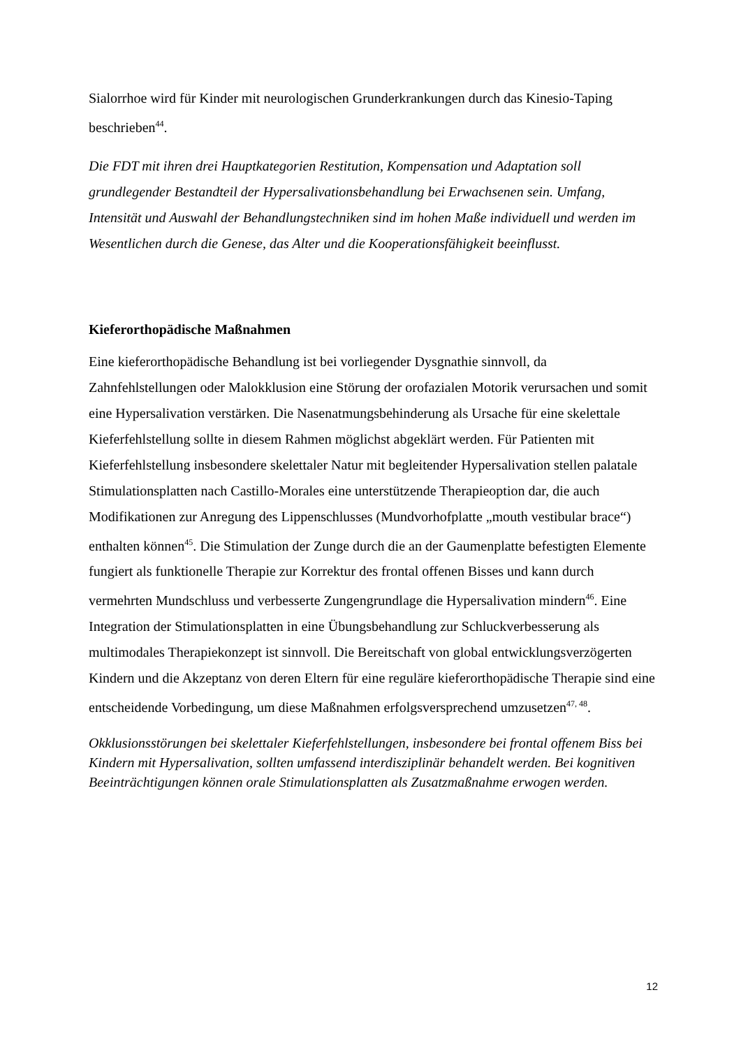Sialorrhoe wird für Kinder mit neurologischen Grunderkrankungen durch das Kinesio-Taping beschrieben<sup>44</sup>.
Die FDT mit ihren drei Hauptkategorien Restitution, Kompensation und Adaptation soll grundlegender Bestandteil der Hypersalivationsbehandlung bei Erwachsenen sein. Umfang, Intensität und Auswahl der Behandlungstechniken sind im hohen Maße individuell und werden im Wesentlichen durch die Genese, das Alter und die Kooperationsfähigkeit beeinflusst.
Kieferorthopädische Maßnahmen
Eine kieferorthopädische Behandlung ist bei vorliegender Dysgnathie sinnvoll, da Zahnfehlstellungen oder Malokklusion eine Störung der orofazialen Motorik verursachen und somit eine Hypersalivation verstärken. Die Nasenatmungsbehinderung als Ursache für eine skelettale Kieferfehlstellung sollte in diesem Rahmen möglichst abgeklärt werden. Für Patienten mit Kieferfehlstellung insbesondere skelettaler Natur mit begleitender Hypersalivation stellen palatale Stimulationsplatten nach Castillo-Morales eine unterstützende Therapieoption dar, die auch Modifikationen zur Anregung des Lippenschlusses (Mundvorhofplatte „mouth vestibular brace“) enthalten können<sup>45</sup>. Die Stimulation der Zunge durch die an der Gaumenplatte befestigten Elemente fungiert als funktionelle Therapie zur Korrektur des frontal offenen Bisses und kann durch vermehrten Mundschluss und verbesserte Zungengrundlage die Hypersalivation mindern<sup>46</sup>. Eine Integration der Stimulationsplatten in eine Übungsbehandlung zur Schluckverbesserung als multimodales Therapiekonzept ist sinnvoll. Die Bereitschaft von global entwicklungsverzögerten Kindern und die Akzeptanz von deren Eltern für eine reguläre kieferorthopädische Therapie sind eine entscheidende Vorbedingung, um diese Maßnahmen erfolgsversprechend umzusetzen<sup>47, 48</sup>.
Okklusionsstörungen bei skelettaler Kieferfehlstellungen, insbesondere bei frontal offenem Biss bei Kindern mit Hypersalivation, sollten umfassend interdisziplinär behandelt werden. Bei kognitiven Beeinträchtigungen können orale Stimulationsplatten als Zusatzmaßnahme erwogen werden.
12